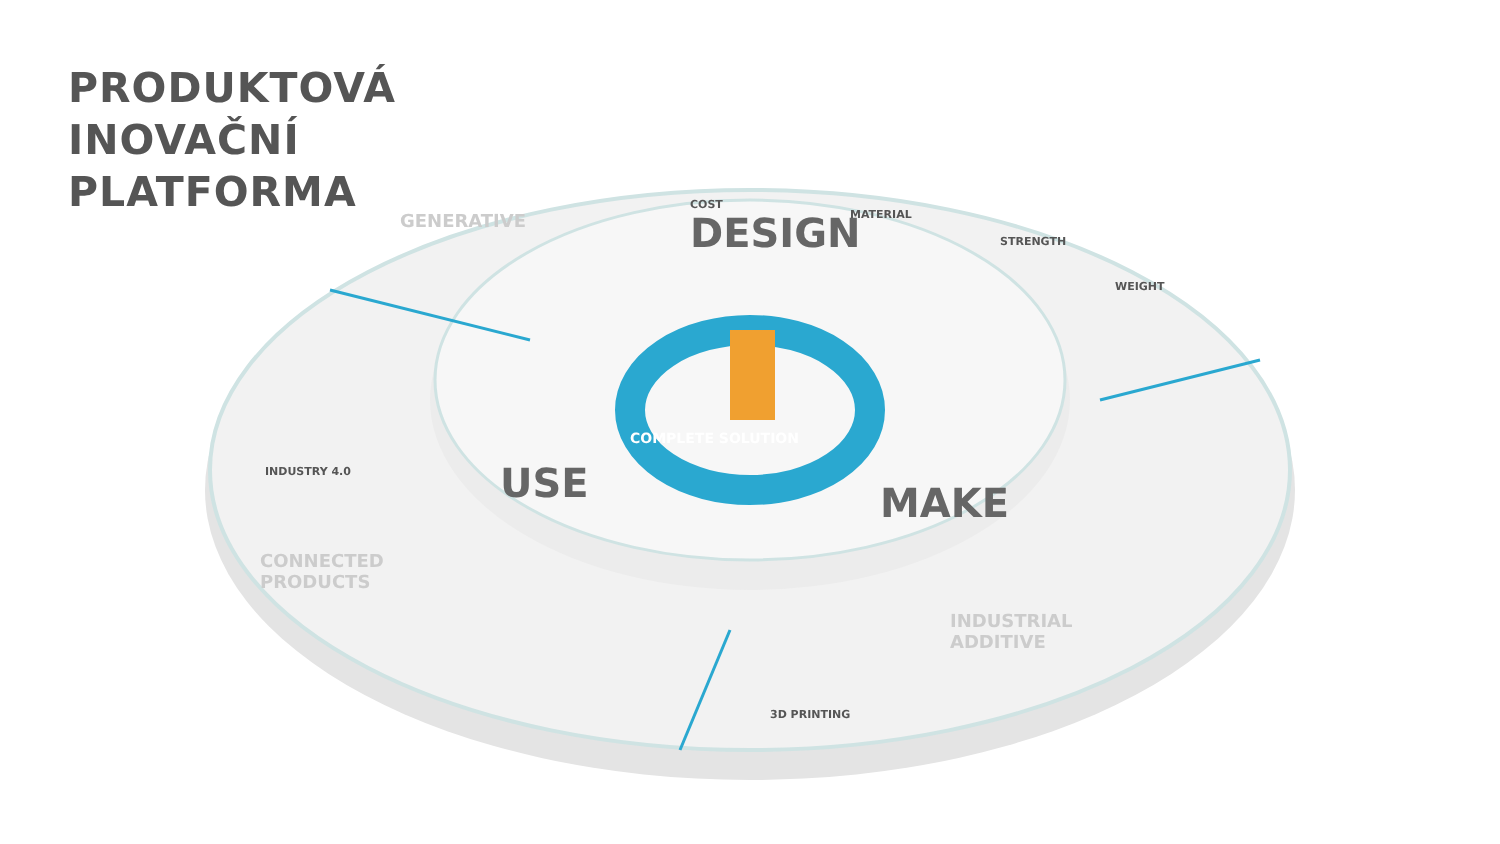PRODUKTOVÁ
INOVAČNÍ
PLATFORMA
DESIGN
USE MAKE
GENERATIVE
COST
MATERIAL
STRENGTH
WEIGHT
COMPLETE SOLUTION
INDUSTRY 4.0
CONNECTED
PRODUCTS
INDUSTRIAL
ADDITIVE
3D PRINTING